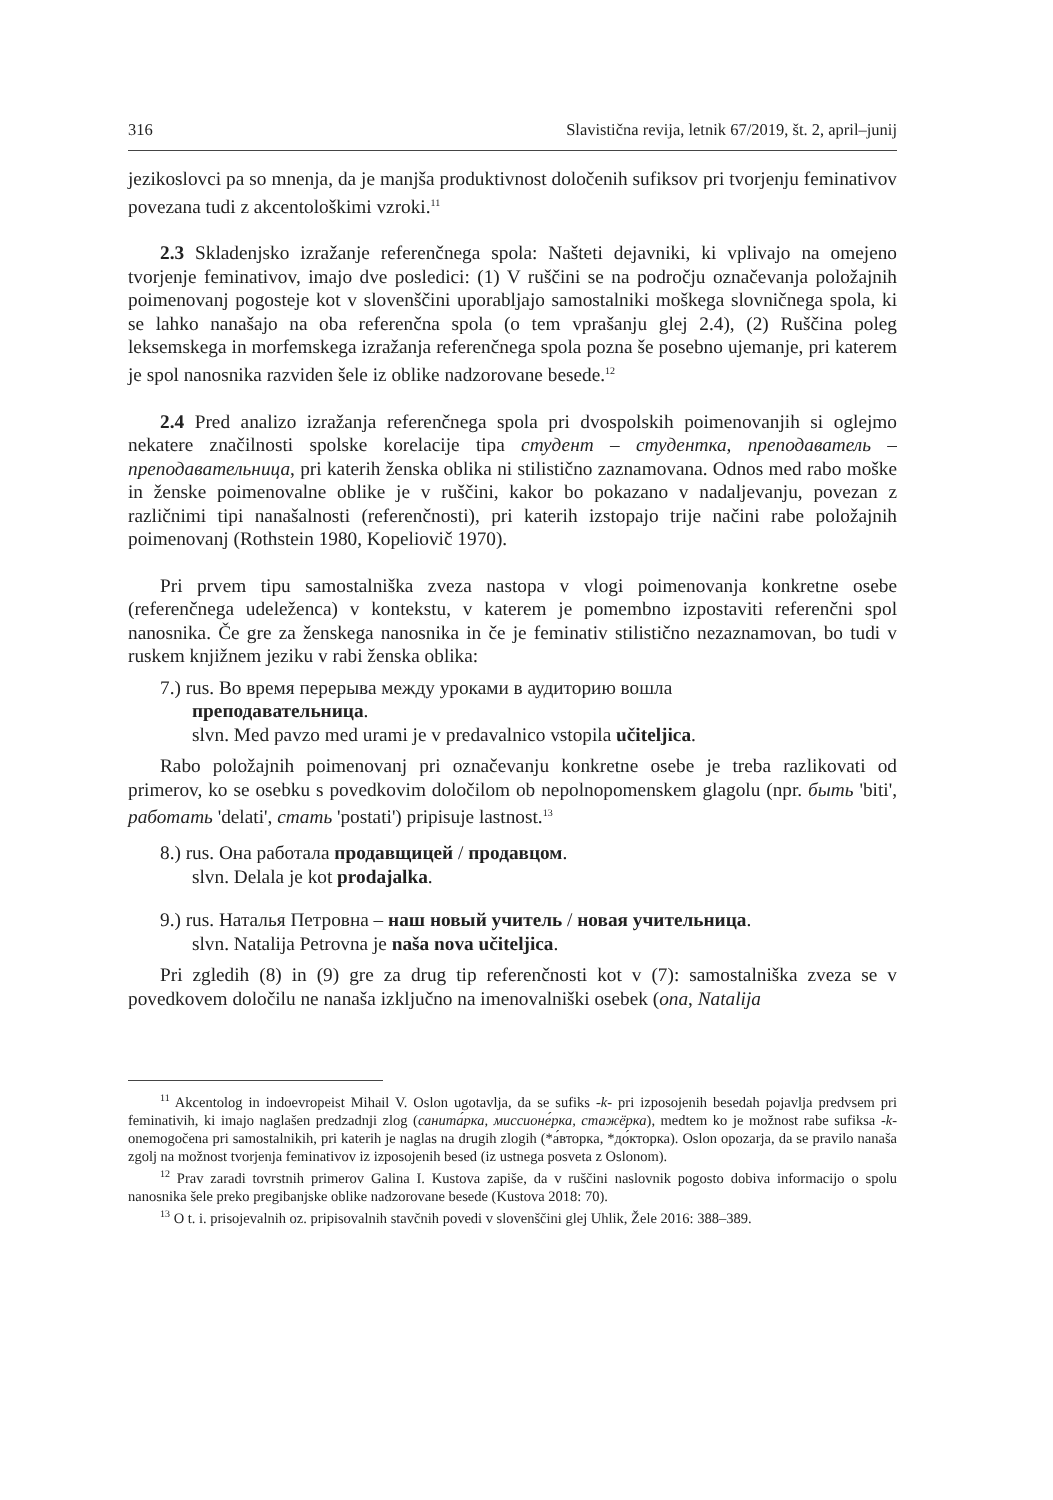316 Slavistična revija, letnik 67/2019, št. 2, april–junij
jezikoslovci pa so mnenja, da je manjša produktivnost določenih sufiksov pri tvorjenju feminativov povezana tudi z akcentološkimi vzroki.<sup>11</sup>
2.3 Skladenjsko izražanje referenčnega spola: Našteti dejavniki, ki vplivajo na omejeno tvorjenje feminativov, imajo dve posledici: (1) V ruščini se na področju označevanja položajnih poimenovanj pogosteje kot v slovenščini uporabljajo samostalniki moškega slovničnega spola, ki se lahko nanašajo na oba referenčna spola (o tem vprašanju glej 2.4), (2) Ruščina poleg leksemskega in morfemskega izražanja referenčnega spola pozna še posebno ujemanje, pri katerem je spol nanosnika razviden šele iz oblike nadzorovane besede.<sup>12</sup>
2.4 Pred analizo izražanja referenčnega spola pri dvospolskih poimenovanjih si oglejmo nekatere značilnosti spolske korelacije tipa студент – студентка, преподаватель – преподавательница, pri katerih ženska oblika ni stilistično zaznamovana. Odnos med rabo moške in ženske poimenovalne oblike je v ruščini, kakor bo pokazano v nadaljevanju, povezan z različnimi tipi nanašalnosti (referenčnosti), pri katerih izstopajo trije načini rabe položajnih poimenovanj (Rothstein 1980, Kopeliovič 1970).
Pri prvem tipu samostalniška zveza nastopa v vlogi poimenovanja konkretne osebe (referenčnega udeleženca) v kontekstu, v katerem je pomembno izpostaviti referenčni spol nanosnika. Če gre za ženskega nanosnika in če je feminativ stilistično nezaznamovan, bo tudi v ruskem knjižnem jeziku v rabi ženska oblika:
7.) rus. Во время перерыва между уроками в аудиторию вошла
преподавательница.
slvn. Med pavzo med urami je v predavalnico vstopila učiteljica.
Rabo položajnih poimenovanj pri označevanju konkretne osebe je treba razlikovati od primerov, ko se osebku s povedkovim določilom ob nepolnopomenskem glagolu (npr. быть 'biti', работать 'delati', стать 'postati') pripisuje lastnost.<sup>13</sup>
8.) rus. Она работала продавщицей / продавцом.
slvn. Delala je kot prodajalka.
9.) rus. Наталья Петровна – наш новый учитель / новая учительница.
slvn. Natalija Petrovna je naša nova učiteljica.
Pri zgledih (8) in (9) gre za drug tip referenčnosti kot v (7): samostalniška zveza se v povedkovem določilu ne nanaša izključno na imenovalniški osebek (ona, Natalija
<sup>11</sup> Akcentolog in indoevropeist Mihail V. Oslon ugotavlja, da se sufiks -k- pri izposojenih besedah pojavlja predvsem pri feminativih, ki imajo naglašen predzadnji zlog (санита́рка, миссионе́рка, стажёрка), medtem ko je možnost rabe sufiksa -k- onemogočena pri samostalnikih, pri katerih je naglas na drugih zlogih (*а́вторка, *до́кторка). Oslon opozarja, da se pravilo nanaša zgolj na možnost tvorjenja feminativov iz izposojenih besed (iz ustnega posveta z Oslonom).
<sup>12</sup> Prav zaradi tovrstnih primerov Galina I. Kustova zapiše, da v ruščini naslovnik pogosto dobiva informacijo o spolu nanosnika šele preko pregibanjske oblike nadzorovane besede (Kustova 2018: 70).
<sup>13</sup> O t. i. prisojevalnih oz. pripisovalnih stavčnih povedi v slovenščini glej Uhlik, Žele 2016: 388–389.